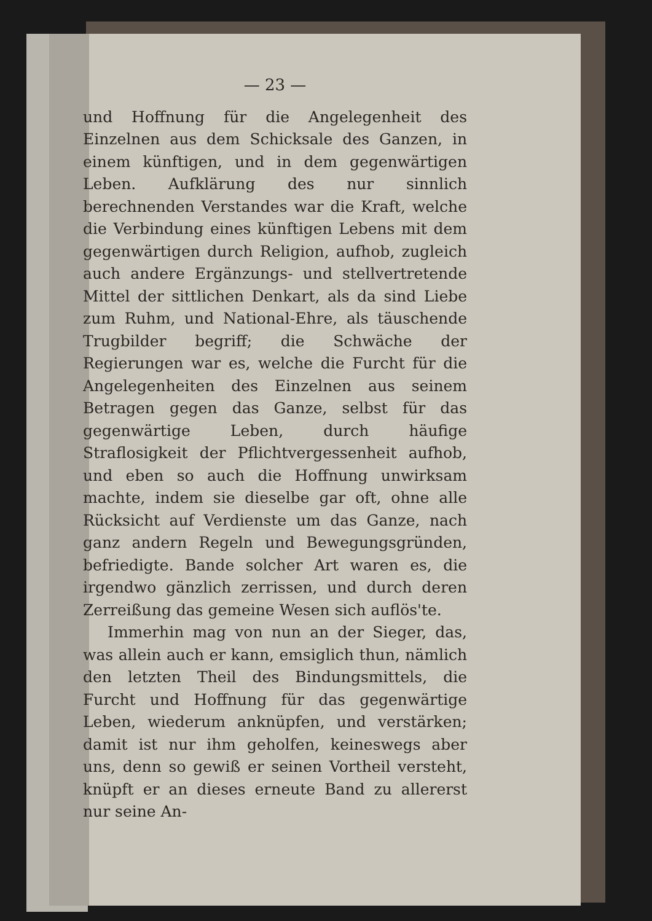— 23 —
und Hoffnung für die Angelegenheit des Einzelnen aus dem Schicksale des Ganzen, in einem künftigen, und in dem gegenwärtigen Leben. Aufklärung des nur sinnlich berechnenden Verstandes war die Kraft, welche die Verbindung eines künftigen Lebens mit dem gegenwärtigen durch Religion, aufhob, zugleich auch andere Ergänzungs- und stellvertretende Mittel der sittlichen Denkart, als da sind Liebe zum Ruhm, und National-Ehre, als täuschende Trugbilder begriff; die Schwäche der Regierungen war es, welche die Furcht für die Angelegenheiten des Einzelnen aus seinem Betragen gegen das Ganze, selbst für das gegenwärtige Leben, durch häufige Straflosigkeit der Pflichtvergessenheit aufhob, und eben so auch die Hoffnung unwirksam machte, indem sie dieselbe gar oft, ohne alle Rücksicht auf Verdienste um das Ganze, nach ganz andern Regeln und Bewegungsgründen, befriedigte. Bande solcher Art waren es, die irgendwo gänzlich zerrissen, und durch deren Zerreißung das gemeine Wesen sich auflös'te.
Immerhin mag von nun an der Sieger, das, was allein auch er kann, emsiglich thun, nämlich den letzten Theil des Bindungsmittels, die Furcht und Hoffnung für das gegenwärtige Leben, wiederum anknüpfen, und verstärken; damit ist nur ihm geholfen, keineswegs aber uns, denn so gewiß er seinen Vortheil versteht, knüpft er an dieses erneute Band zu allererst nur seine An-